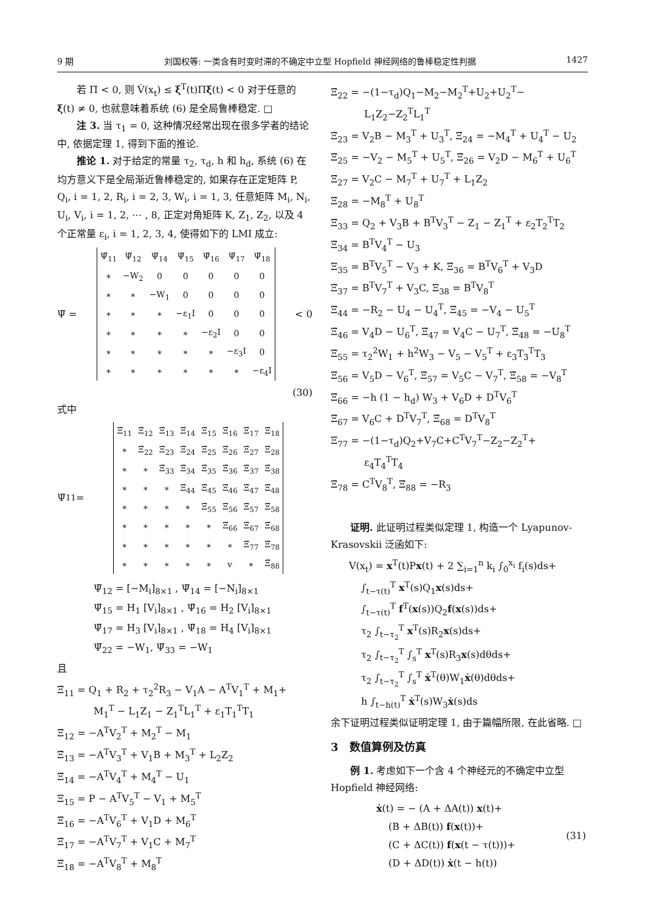9 期 刘国权等: 一类含有时变时滞的不确定中立型 Hopfield 神经网络的鲁棒稳定性判据 1427
若 Π < 0, 则 V̇(x<sub>t</sub>) ≤ ξ<sup>T</sup>(t)Πξ(t) < 0 对于任意的 ξ(t) ≠ 0, 也就意味着系统 (6) 是全局鲁棒稳定. □
注 3. 当 τ<sub>1</sub> = 0, 这种情况经常出现在很多学者的结论中, 依据定理 1, 得到下面的推论.
推论 1. 对于给定的常量 τ<sub>2</sub>, τ<sub>d</sub>, h 和 h<sub>d</sub>, 系统 (6) 在均方意义下是全局渐近鲁棒稳定的, 如果存在正定矩阵 P, Q<sub>i</sub>, i = 1, 2, R<sub>i</sub>, i = 2, 3, W<sub>i</sub>, i = 1, 3, 任意矩阵 M<sub>i</sub>, N<sub>i</sub>, U<sub>i</sub>, V<sub>i</sub>, i = 1, 2, ⋯ , 8, 正定对角矩阵 K, Z<sub>1</sub>, Z<sub>2</sub>, 以及 4 个正常量 ε<sub>i</sub>, i = 1, 2, 3, 4, 使得如下的 LMI 成立:
Ψ̄ =
| Ψ̄<sub>11</sub> | Ψ̄<sub>12</sub> | Ψ̄<sub>14</sub> | Ψ̄<sub>15</sub> | Ψ̄<sub>16</sub> | Ψ̄<sub>17</sub> | Ψ̄<sub>18</sub> |
| ∗ | −W<sub>2</sub> | 0 | 0 | 0 | 0 | 0 |
| ∗ | ∗ | −W<sub>1</sub> | 0 | 0 | 0 | 0 |
| ∗ | ∗ | ∗ | −ε<sub>1</sub>I | 0 | 0 | 0 |
| ∗ | ∗ | ∗ | ∗ | −ε<sub>2</sub>I | 0 | 0 |
| ∗ | ∗ | ∗ | ∗ | ∗ | −ε<sub>3</sub>I | 0 |
| ∗ | ∗ | ∗ | ∗ | ∗ | ∗ | −ε<sub>4</sub>I |
< 0
(30)
式中
Ψ̄<sub>11</sub> =
| Ξ̄<sub>11</sub> | Ξ̄<sub>12</sub> | Ξ̄<sub>13</sub> | Ξ̄<sub>14</sub> | Ξ̄<sub>15</sub> | Ξ̄<sub>16</sub> | Ξ̄<sub>17</sub> | Ξ̄<sub>18</sub> |
| ∗ | Ξ̄<sub>22</sub> | Ξ̄<sub>23</sub> | Ξ̄<sub>24</sub> | Ξ̄<sub>25</sub> | Ξ̄<sub>26</sub> | Ξ̄<sub>27</sub> | Ξ̄<sub>28</sub> |
| ∗ | ∗ | Ξ̄<sub>33</sub> | Ξ̄<sub>34</sub> | Ξ̄<sub>35</sub> | Ξ̄<sub>36</sub> | Ξ̄<sub>37</sub> | Ξ̄<sub>38</sub> |
| ∗ | ∗ | ∗ | Ξ̄<sub>44</sub> | Ξ̄<sub>45</sub> | Ξ̄<sub>46</sub> | Ξ̄<sub>47</sub> | Ξ̄<sub>48</sub> |
| ∗ | ∗ | ∗ | ∗ | Ξ̄<sub>55</sub> | Ξ̄<sub>56</sub> | Ξ̄<sub>57</sub> | Ξ̄<sub>58</sub> |
| ∗ | ∗ | ∗ | ∗ | ∗ | Ξ̄<sub>66</sub> | Ξ̄<sub>67</sub> | Ξ̄<sub>68</sub> |
| ∗ | ∗ | ∗ | ∗ | ∗ | ∗ | Ξ̄<sub>77</sub> | Ξ̄<sub>78</sub> |
| ∗ | ∗ | ∗ | ∗ | ∗ | v | ∗ | Ξ̄<sub>88</sub> |
Ψ̄<sub>12</sub> = [−M<sub>i</sub>]<sub>8×1</sub> , Ψ̄<sub>14</sub> = [−N<sub>i</sub>]<sub>8×1</sub>
Ψ̄<sub>15</sub> = H<sub>1</sub> [V<sub>i</sub>]<sub>8×1</sub> , Ψ̄<sub>16</sub> = H<sub>2</sub> [V<sub>i</sub>]<sub>8×1</sub>
Ψ̄<sub>17</sub> = H<sub>3</sub> [V<sub>i</sub>]<sub>8×1</sub> , Ψ̄<sub>18</sub> = H<sub>4</sub> [V<sub>i</sub>]<sub>8×1</sub>
Ψ̄<sub>22</sub> = −W<sub>1</sub>, Ψ̄<sub>33</sub> = −W<sub>1</sub>
且
Ξ̄<sub>11</sub> = Q<sub>1</sub> + R<sub>2</sub> + τ<sub>2</sub><sup>2</sup>R<sub>3</sub> − V<sub>1</sub>A − A<sup>T</sup>V<sub>1</sub><sup>T</sup> + M<sub>1</sub>+
M<sub>1</sub><sup>T</sup> − L<sub>1</sub>Z<sub>1</sub> − Z<sub>1</sub><sup>T</sup>L<sub>1</sub><sup>T</sup> + ε<sub>1</sub>T<sub>1</sub><sup>T</sup>T<sub>1</sub>
Ξ̄<sub>12</sub> = −A<sup>T</sup>V<sub>2</sub><sup>T</sup> + M<sub>2</sub><sup>T</sup> − M<sub>1</sub>
Ξ̄<sub>13</sub> = −A<sup>T</sup>V<sub>3</sub><sup>T</sup> + V<sub>1</sub>B + M<sub>3</sub><sup>T</sup> + L<sub>2</sub>Z<sub>2</sub>
Ξ̄<sub>14</sub> = −A<sup>T</sup>V<sub>4</sub><sup>T</sup> + M<sub>4</sub><sup>T</sup> − U<sub>1</sub>
Ξ<sub>15</sub> = P − A<sup>T</sup>V<sub>5</sub><sup>T</sup> − V<sub>1</sub> + M<sub>5</sub><sup>T</sup>
Ξ̄<sub>16</sub> = −A<sup>T</sup>V<sub>6</sub><sup>T</sup> + V<sub>1</sub>D + M<sub>6</sub><sup>T</sup>
Ξ̄<sub>17</sub> = −A<sup>T</sup>V<sub>7</sub><sup>T</sup> + V<sub>1</sub>C + M<sub>7</sub><sup>T</sup>
Ξ̄<sub>18</sub> = −A<sup>T</sup>V<sub>8</sub><sup>T</sup> + M<sub>8</sub><sup>T</sup>
Ξ̄<sub>22</sub> = −(1−τ<sub>d</sub>)Q<sub>1</sub>−M<sub>2</sub>−M<sub>2</sub><sup>T</sup>+U<sub>2</sub>+U<sub>2</sub><sup>T</sup>−
L<sub>1</sub>Z<sub>2</sub>−Z<sub>2</sub><sup>T</sup>L<sub>1</sub><sup>T</sup>
Ξ̄<sub>23</sub> = V<sub>2</sub>B − M<sub>3</sub><sup>T</sup> + U<sub>3</sub><sup>T</sup>, Ξ̄<sub>24</sub> = −M<sub>4</sub><sup>T</sup> + U<sub>4</sub><sup>T</sup> − U<sub>2</sub>
Ξ̄<sub>25</sub> = −V<sub>2</sub> − M<sub>5</sub><sup>T</sup> + U<sub>5</sub><sup>T</sup>, Ξ̄<sub>26</sub> = V<sub>2</sub>D − M<sub>6</sub><sup>T</sup> + U<sub>6</sub><sup>T</sup>
Ξ̄<sub>27</sub> = V<sub>2</sub>C − M<sub>7</sub><sup>T</sup> + U<sub>7</sub><sup>T</sup> + L<sub>1</sub>Z<sub>2</sub>
Ξ̄<sub>28</sub> = −M<sub>8</sub><sup>T</sup> + U<sub>8</sub><sup>T</sup>
Ξ̄<sub>33</sub> = Q<sub>2</sub> + V<sub>3</sub>B + B<sup>T</sup>V<sub>3</sub><sup>T</sup> − Z<sub>1</sub> − Z<sub>1</sub><sup>T</sup> + ε<sub>2</sub>T<sub>2</sub><sup>T</sup>T<sub>2</sub>
Ξ̄<sub>34</sub> = B<sup>T</sup>V<sub>4</sub><sup>T</sup> − U<sub>3</sub>
Ξ<sub>35</sub> = B<sup>T</sup>V<sub>5</sub><sup>T</sup> − V<sub>3</sub> + K, Ξ̄<sub>36</sub> = B<sup>T</sup>V<sub>6</sub><sup>T</sup> + V<sub>3</sub>D
Ξ̄<sub>37</sub> = B<sup>T</sup>V<sub>7</sub><sup>T</sup> + V<sub>3</sub>C, Ξ<sub>38</sub> = B<sup>T</sup>V<sub>8</sub><sup>T</sup>
Ξ̄<sub>44</sub> = −R<sub>2</sub> − U<sub>4</sub> − U<sub>4</sub><sup>T</sup>, Ξ̄<sub>45</sub> = −V<sub>4</sub> − U<sub>5</sub><sup>T</sup>
Ξ̄<sub>46</sub> = V<sub>4</sub>D − U<sub>6</sub><sup>T</sup>, Ξ̄<sub>47</sub> = V<sub>4</sub>C − U<sub>7</sub><sup>T</sup>, Ξ̄<sub>48</sub> = −U<sub>8</sub><sup>T</sup>
Ξ̄<sub>55</sub> = τ<sub>2</sub><sup>2</sup>W<sub>1</sub> + h<sup>2</sup>W<sub>3</sub> − V<sub>5</sub> − V<sub>5</sub><sup>T</sup> + ε<sub>3</sub>T<sub>3</sub><sup>T</sup>T<sub>3</sub>
Ξ̄<sub>56</sub> = V<sub>5</sub>D − V<sub>6</sub><sup>T</sup>, Ξ̄<sub>57</sub> = V<sub>5</sub>C − V<sub>7</sub><sup>T</sup>, Ξ̄<sub>58</sub> = −V<sub>8</sub><sup>T</sup>
Ξ̄<sub>66</sub> = −h (1 − h<sub>d</sub>) W<sub>3</sub> + V<sub>6</sub>D + D<sup>T</sup>V<sub>6</sub><sup>T</sup>
Ξ̄<sub>67</sub> = V<sub>6</sub>C + D<sup>T</sup>V<sub>7</sub><sup>T</sup>, Ξ̄<sub>68</sub> = D<sup>T</sup>V<sub>8</sub><sup>T</sup>
Ξ<sub>77</sub> = −(1−τ<sub>d</sub>)Q<sub>2</sub>+V<sub>7</sub>C+C<sup>T</sup>V<sub>7</sub><sup>T</sup>−Z<sub>2</sub>−Z<sub>2</sub><sup>T</sup>+
ε<sub>4</sub>T<sub>4</sub><sup>T</sup>T<sub>4</sub>
Ξ̄<sub>78</sub> = C<sup>T</sup>V<sub>8</sub><sup>T</sup>, Ξ̄<sub>88</sub> = −R<sub>3</sub>
证明. 此证明过程类似定理 1, 构造一个 Lyapunov-Krasovskii 泛函如下:
V(x<sub>t</sub>) = x<sup>T</sup>(t)Px(t) + 2 ∑<sub>i=1</sub><sup>n</sup> k<sub>i</sub> ∫<sub>0</sub><sup>x<sub>i</sub></sup> f<sub>i</sub>(s)ds+
∫<sub>t−τ(t)</sub><sup>T</sup> x<sup>T</sup>(s)Q<sub>1</sub>x(s)ds+
∫<sub>t−τ(t)</sub><sup>T</sup> f<sup>T</sup>(x(s))Q<sub>2</sub>f(x(s))ds+
τ<sub>2</sub> ∫<sub>t−τ<sub>2</sub></sub><sup>T</sup> x<sup>T</sup>(s)R<sub>2</sub>x(s)ds+
τ<sub>2</sub> ∫<sub>t−τ<sub>2</sub></sub><sup>T</sup> ∫<sub>s</sub><sup>T</sup> x<sup>T</sup>(s)R<sub>3</sub>x(s)dθds+
τ<sub>2</sub> ∫<sub>t−τ<sub>2</sub></sub><sup>T</sup> ∫<sub>s</sub><sup>T</sup> ẋ<sup>T</sup>(θ)W<sub>1</sub>ẋ(θ)dθds+
h ∫<sub>t−h(t)</sub><sup>T</sup> ẋ<sup>T</sup>(s)W<sub>3</sub>ẋ(s)ds
余下证明过程类似证明定理 1, 由于篇幅所限, 在此省略. □
3　数值算例及仿真
例 1. 考虑如下一个含 4 个神经元的不确定中立型 Hopfield 神经网络:
ẋ(t) = − (A + ΔA(t)) x(t)+
(B + ΔB(t)) f(x(t))+
(C + ΔC(t)) f(x(t − τ(t)))+
(D + ΔD(t)) ẋ(t − h(t))
(31)